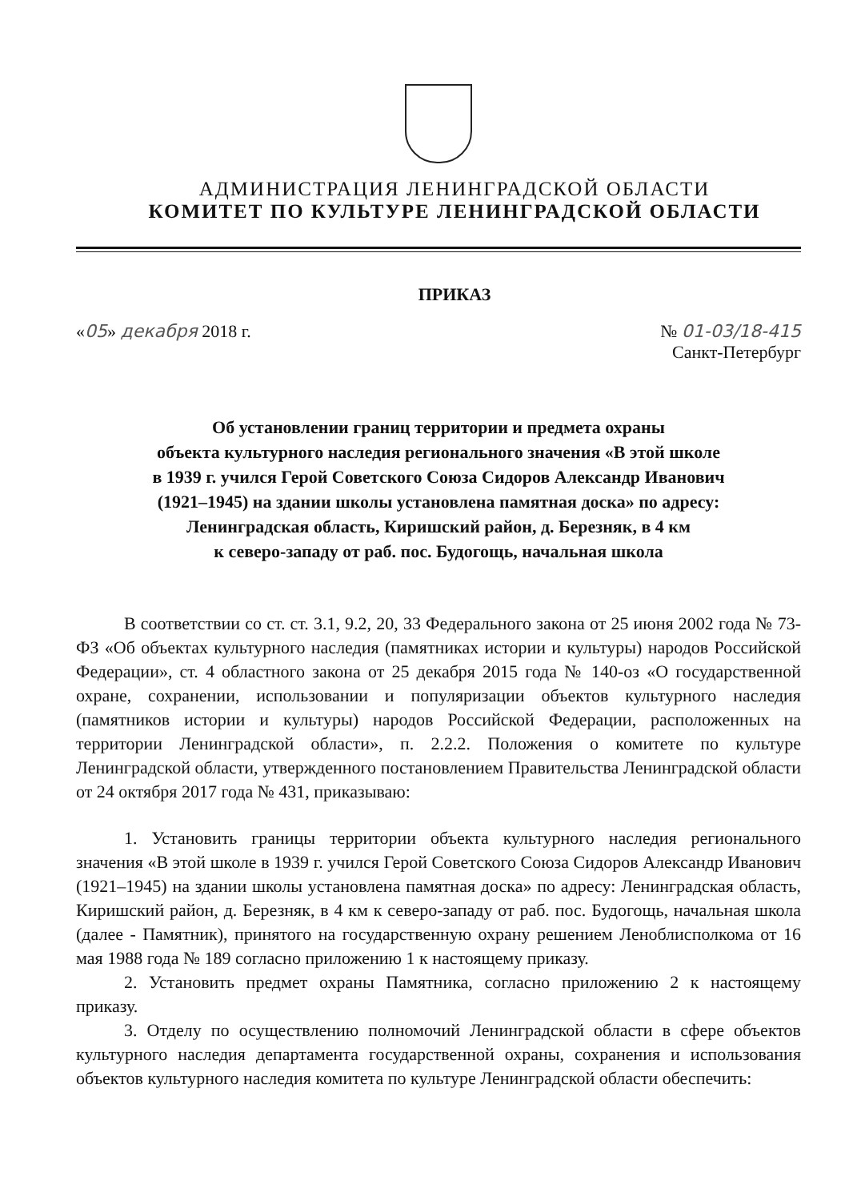АДМИНИСТРАЦИЯ ЛЕНИНГРАДСКОЙ ОБЛАСТИ
КОМИТЕТ ПО КУЛЬТУРЕ ЛЕНИНГРАДСКОЙ ОБЛАСТИ
ПРИКАЗ
«05» декабря 2018 г. № 01-03/18-415
Санкт-Петербург
Об установлении границ территории и предмета охраны
объекта культурного наследия регионального значения «В этой школе
в 1939 г. учился Герой Советского Союза Сидоров Александр Иванович
(1921–1945) на здании школы установлена памятная доска» по адресу:
Ленинградская область, Киришский район, д. Березняк, в 4 км
к северо-западу от раб. пос. Будогощь, начальная школа
В соответствии со ст. ст. 3.1, 9.2, 20, 33 Федерального закона от 25 июня 2002 года № 73-ФЗ «Об объектах культурного наследия (памятниках истории и культуры) народов Российской Федерации», ст. 4 областного закона от 25 декабря 2015 года № 140-оз «О государственной охране, сохранении, использовании и популяризации объектов культурного наследия (памятников истории и культуры) народов Российской Федерации, расположенных на территории Ленинградской области», п. 2.2.2. Положения о комитете по культуре Ленинградской области, утвержденного постановлением Правительства Ленинградской области от 24 октября 2017 года № 431, приказываю:
1. Установить границы территории объекта культурного наследия регионального значения «В этой школе в 1939 г. учился Герой Советского Союза Сидоров Александр Иванович (1921–1945) на здании школы установлена памятная доска» по адресу: Ленинградская область, Киришский район, д. Березняк, в 4 км к северо-западу от раб. пос. Будогощь, начальная школа (далее - Памятник), принятого на государственную охрану решением Леноблисполкома от 16 мая 1988 года № 189 согласно приложению 1 к настоящему приказу.
2. Установить предмет охраны Памятника, согласно приложению 2 к настоящему приказу.
3. Отделу по осуществлению полномочий Ленинградской области в сфере объектов культурного наследия департамента государственной охраны, сохранения и использования объектов культурного наследия комитета по культуре Ленинградской области обеспечить: